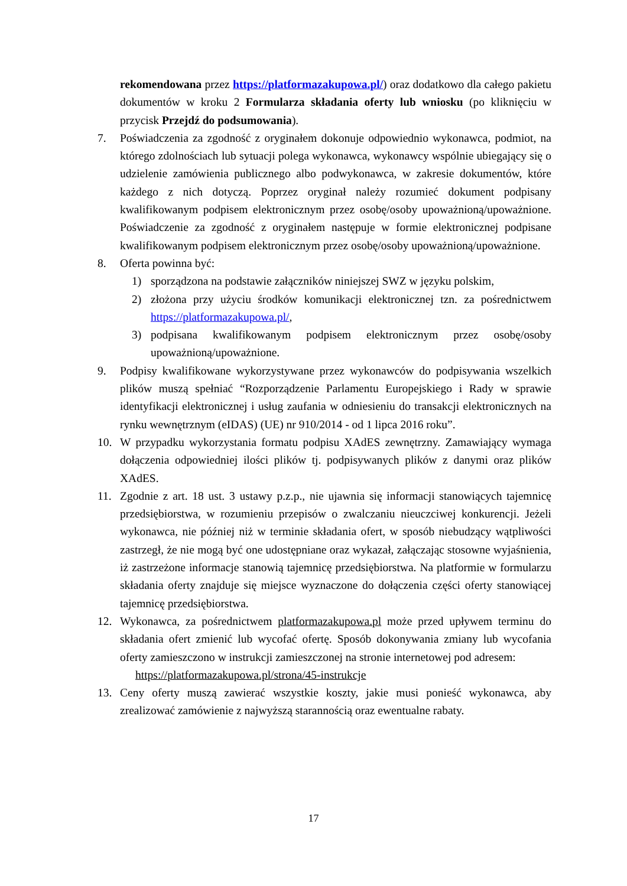rekomendowana przez https://platformazakupowa.pl/) oraz dodatkowo dla całego pakietu dokumentów w kroku 2 Formularza składania oferty lub wniosku (po kliknięciu w przycisk Przejdź do podsumowania).
7. Poświadczenia za zgodność z oryginałem dokonuje odpowiednio wykonawca, podmiot, na którego zdolnościach lub sytuacji polega wykonawca, wykonawcy wspólnie ubiegający się o udzielenie zamówienia publicznego albo podwykonawca, w zakresie dokumentów, które każdego z nich dotyczą. Poprzez oryginał należy rozumieć dokument podpisany kwalifikowanym podpisem elektronicznym przez osobę/osoby upoważnioną/upoważnione. Poświadczenie za zgodność z oryginałem następuje w formie elektronicznej podpisane kwalifikowanym podpisem elektronicznym przez osobę/osoby upoważnioną/upoważnione.
8. Oferta powinna być:
1) sporządzona na podstawie załączników niniejszej SWZ w języku polskim,
2) złożona przy użyciu środków komunikacji elektronicznej tzn. za pośrednictwem https://platformazakupowa.pl/,
3) podpisana kwalifikowanym podpisem elektronicznym przez osobę/osoby upoważnioną/upoważnione.
9. Podpisy kwalifikowane wykorzystywane przez wykonawców do podpisywania wszelkich plików muszą spełniać “Rozporządzenie Parlamentu Europejskiego i Rady w sprawie identyfikacji elektronicznej i usług zaufania w odniesieniu do transakcji elektronicznych na rynku wewnętrznym (eIDAS) (UE) nr 910/2014 - od 1 lipca 2016 roku”.
10. W przypadku wykorzystania formatu podpisu XAdES zewnętrzny. Zamawiający wymaga dołączenia odpowiedniej ilości plików tj. podpisywanych plików z danymi oraz plików XAdES.
11. Zgodnie z art. 18 ust. 3 ustawy p.z.p., nie ujawnia się informacji stanowiących tajemnicę przedsiębiorstwa, w rozumieniu przepisów o zwalczaniu nieuczciwej konkurencji. Jeżeli wykonawca, nie później niż w terminie składania ofert, w sposób niebudzący wątpliwości zastrzegł, że nie mogą być one udostępniane oraz wykazał, załączając stosowne wyjaśnienia, iż zastrzeżone informacje stanowią tajemnicę przedsiębiorstwa. Na platformie w formularzu składania oferty znajduje się miejsce wyznaczone do dołączenia części oferty stanowiącej tajemnicę przedsiębiorstwa.
12. Wykonawca, za pośrednictwem platformazakupowa.pl może przed upływem terminu do składania ofert zmienić lub wycofać ofertę. Sposób dokonywania zmiany lub wycofania oferty zamieszczono w instrukcji zamieszczonej na stronie internetowej pod adresem:
https://platformazakupowa.pl/strona/45-instrukcje
13. Ceny oferty muszą zawierać wszystkie koszty, jakie musi ponieść wykonawca, aby zrealizować zamówienie z najwyższą starannością oraz ewentualne rabaty.
17